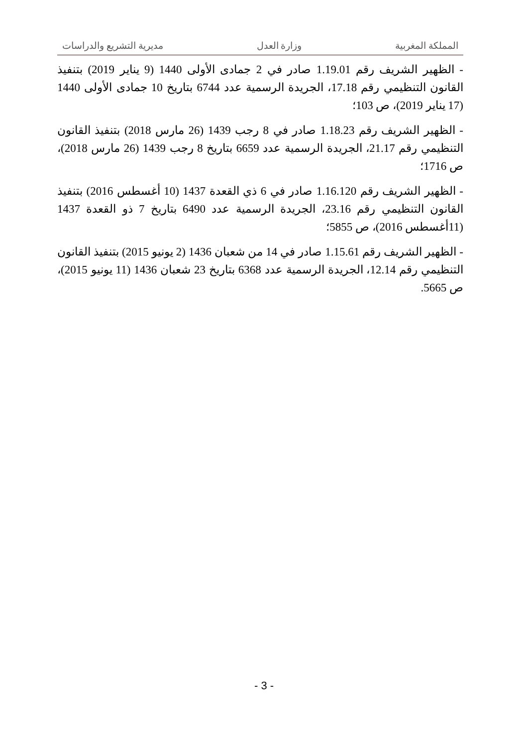المملكة المغربية وزارة العدل مديرية التشريع والدراسات
- الظهير الشريف رقم 1.19.01 صادر في 2 جمادى الأولى 1440 (9 يناير 2019) بتنفيذ القانون التنظيمي رقم 17.18، الجريدة الرسمية عدد 6744 بتاريخ 10 جمادى الأولى 1440 (17 يناير 2019)، ص 103؛
- الظهير الشريف رقم 1.18.23 صادر في 8 رجب 1439 (26 مارس 2018) بتنفيذ القانون التنظيمي رقم 21.17، الجريدة الرسمية عدد 6659 بتاريخ 8 رجب 1439 (26 مارس 2018)، ص 1716؛
- الظهير الشريف رقم 1.16.120 صادر في 6 ذي القعدة 1437 (10 أغسطس 2016) بتنفيذ القانون التنظيمي رقم 23.16، الجريدة الرسمية عدد 6490 بتاريخ 7 ذو القعدة 1437 (11أغسطس 2016)، ص 5855؛
- الظهير الشريف رقم 1.15.61 صادر في 14 من شعبان 1436 (2 يونيو 2015) بتنفيذ القانون التنظيمي رقم 12.14، الجريدة الرسمية عدد 6368 بتاريخ 23 شعبان 1436 (11 يونيو 2015)، ص 5665.
- 3 -